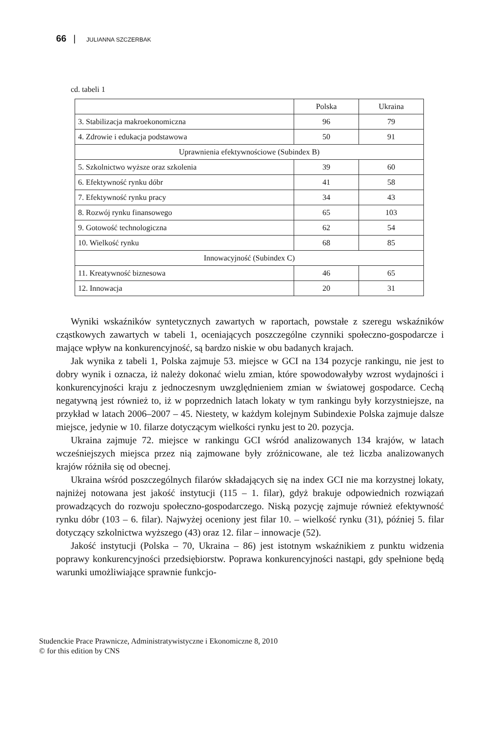66 | JULIANNA SZCZERBAK
cd. tabeli 1
| | Polska | Ukraina |
| --- | --- | --- |
| 3. Stabilizacja makroekonomiczna | 96 | 79 |
| 4. Zdrowie i edukacja podstawowa | 50 | 91 |
| Uprawnienia efektywnościowe (Subindex B) | | |
| 5. Szkolnictwo wyższe oraz szkolenia | 39 | 60 |
| 6. Efektywność rynku dóbr | 41 | 58 |
| 7. Efektywność rynku pracy | 34 | 43 |
| 8. Rozwój rynku finansowego | 65 | 103 |
| 9. Gotowość technologiczna | 62 | 54 |
| 10. Wielkość rynku | 68 | 85 |
| Innowacyjność (Subindex C) | | |
| 11. Kreatywność biznesowa | 46 | 65 |
| 12. Innowacja | 20 | 31 |
Wyniki wskaźników syntetycznych zawartych w raportach, powstałe z szeregu wskaźników cząstkowych zawartych w tabeli 1, oceniających poszczególne czynniki społeczno-gospodarcze i mające wpływ na konkurencyjność, są bardzo niskie w obu badanych krajach.
Jak wynika z tabeli 1, Polska zajmuje 53. miejsce w GCI na 134 pozycje rankingu, nie jest to dobry wynik i oznacza, iż należy dokonać wielu zmian, które spowodowałyby wzrost wydajności i konkurencyjności kraju z jednoczesnym uwzględnieniem zmian w światowej gospodarce. Cechą negatywną jest również to, iż w poprzednich latach lokaty w tym rankingu były korzystniejsze, na przykład w latach 2006–2007 – 45. Niestety, w każdym kolejnym Subindexie Polska zajmuje dalsze miejsce, jedynie w 10. filarze dotyczącym wielkości rynku jest to 20. pozycja.
Ukraina zajmuje 72. miejsce w rankingu GCI wśród analizowanych 134 krajów, w latach wcześniejszych miejsca przez nią zajmowane były zróżnicowane, ale też liczba analizowanych krajów różniła się od obecnej.
Ukraina wśród poszczególnych filarów składających się na index GCI nie ma korzystnej lokaty, najniżej notowana jest jakość instytucji (115 – 1. filar), gdyż brakuje odpowiednich rozwiązań prowadzących do rozwoju społeczno-gospodarczego. Niską pozycję zajmuje również efektywność rynku dóbr (103 – 6. filar). Najwyżej oceniony jest filar 10. – wielkość rynku (31), później 5. filar dotyczący szkolnictwa wyższego (43) oraz 12. filar – innowacje (52).
Jakość instytucji (Polska – 70, Ukraina – 86) jest istotnym wskaźnikiem z punktu widzenia poprawy konkurencyjności przedsiębiorstw. Poprawa konkurencyjności nastąpi, gdy spełnione będą warunki umożliwiające sprawnie funkcjo-
Studenckie Prace Prawnicze, Administratywistyczne i Ekonomiczne 8, 2010
© for this edition by CNS